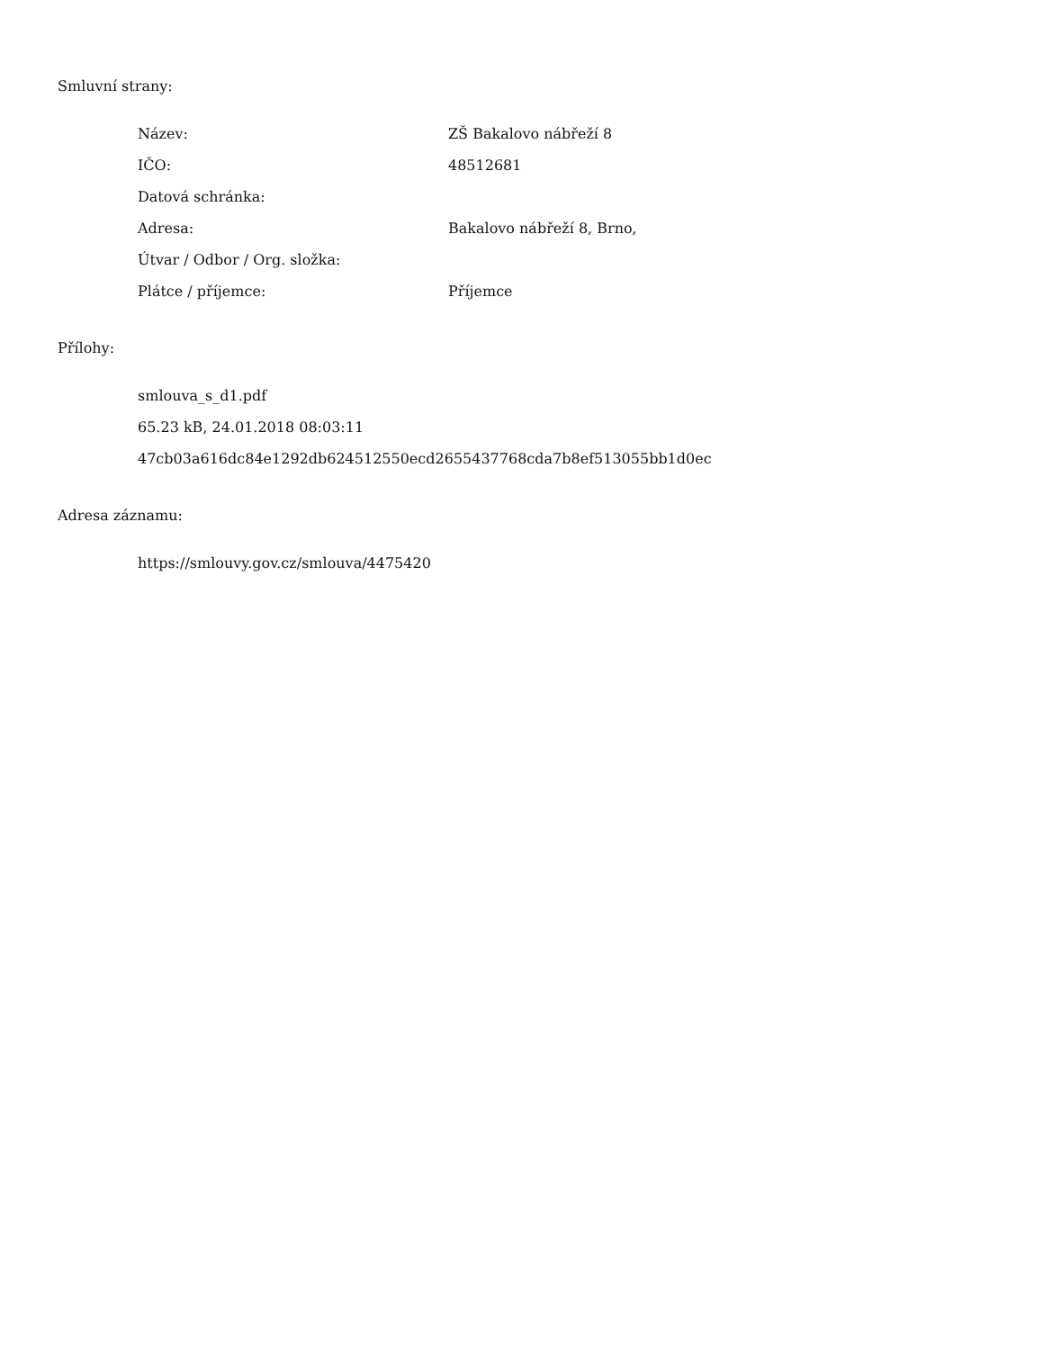Smluvní strany:
| Název: | ZŠ Bakalovo nábřeží 8 |
| IČO: | 48512681 |
| Datová schránka: | |
| Adresa: | Bakalovo nábřeží 8, Brno, |
| Útvar / Odbor / Org. složka: | |
| Plátce / příjemce: | Příjemce |
Přílohy:
smlouva_s_d1.pdf
65.23 kB, 24.01.2018 08:03:11
47cb03a616dc84e1292db624512550ecd2655437768cda7b8ef513055bb1d0ec
Adresa záznamu:
https://smlouvy.gov.cz/smlouva/4475420